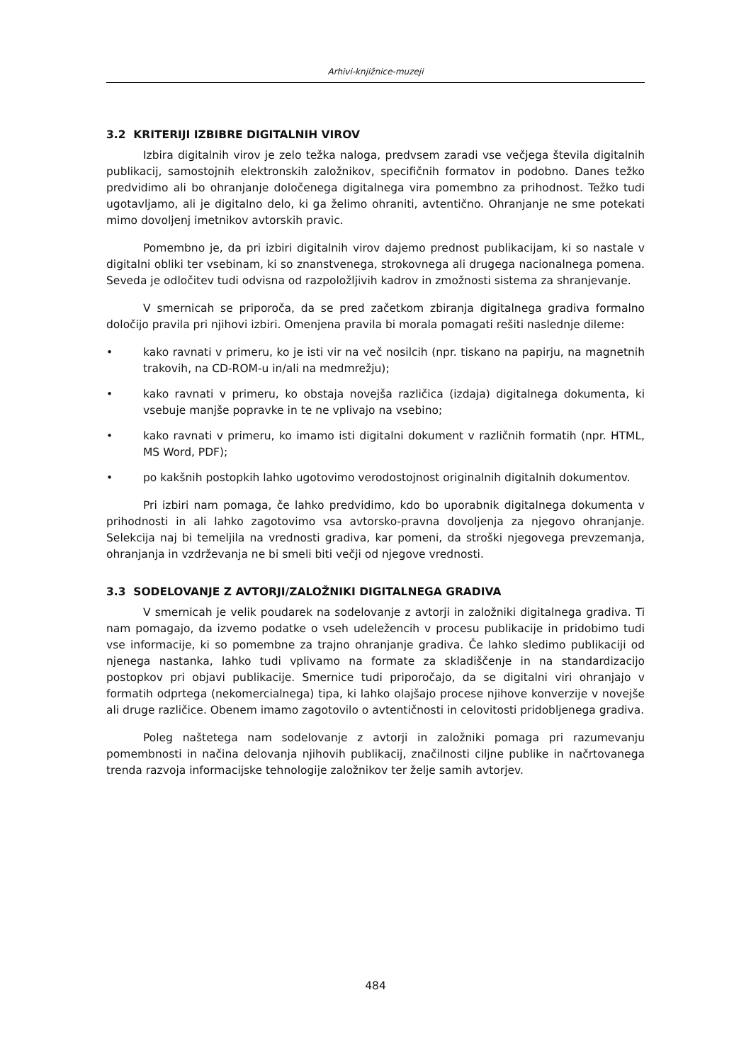Arhivi-knjižnice-muzeji
3.2 KRITERIJI IZBIBRE DIGITALNIH VIROV
Izbira digitalnih virov je zelo težka naloga, predvsem zaradi vse večjega števila digitalnih publikacij, samostojnih elektronskih založnikov, specifičnih formatov in podobno. Danes težko predvidimo ali bo ohranjanje določenega digitalnega vira pomembno za prihodnost. Težko tudi ugotavljamo, ali je digitalno delo, ki ga želimo ohraniti, avtentično. Ohranjanje ne sme potekati mimo dovoljenj imetnikov avtorskih pravic.
Pomembno je, da pri izbiri digitalnih virov dajemo prednost publikacijam, ki so nastale v digitalni obliki ter vsebinam, ki so znanstvenega, strokovnega ali drugega nacionalnega pomena. Seveda je odločitev tudi odvisna od razpoložljivih kadrov in zmožnosti sistema za shranjevanje.
V smernicah se priporoča, da se pred začetkom zbiranja digitalnega gradiva formalno določijo pravila pri njihovi izbiri. Omenjena pravila bi morala pomagati rešiti naslednje dileme:
• kako ravnati v primeru, ko je isti vir na več nosilcih (npr. tiskano na papirju, na magnetnih trakovih, na CD-ROM-u in/ali na medmrežju);
• kako ravnati v primeru, ko obstaja novejša različica (izdaja) digitalnega dokumenta, ki vsebuje manjše popravke in te ne vplivajo na vsebino;
• kako ravnati v primeru, ko imamo isti digitalni dokument v različnih formatih (npr. HTML, MS Word, PDF);
• po kakšnih postopkih lahko ugotovimo verodostojnost originalnih digitalnih dokumentov.
Pri izbiri nam pomaga, če lahko predvidimo, kdo bo uporabnik digitalnega dokumenta v prihodnosti in ali lahko zagotovimo vsa avtorsko-pravna dovoljenja za njegovo ohranjanje. Selekcija naj bi temeljila na vrednosti gradiva, kar pomeni, da stroški njegovega prevzemanja, ohranjanja in vzdrževanja ne bi smeli biti večji od njegove vrednosti.
3.3 SODELOVANJE Z AVTORJI/ZALOŽNIKI DIGITALNEGA GRADIVA
V smernicah je velik poudarek na sodelovanje z avtorji in založniki digitalnega gradiva. Ti nam pomagajo, da izvemo podatke o vseh udeležencih v procesu publikacije in pridobimo tudi vse informacije, ki so pomembne za trajno ohranjanje gradiva. Če lahko sledimo publikaciji od njenega nastanka, lahko tudi vplivamo na formate za skladiščenje in na standardizacijo postopkov pri objavi publikacije. Smernice tudi priporočajo, da se digitalni viri ohranjajo v formatih odprtega (nekomercialnega) tipa, ki lahko olajšajo procese njihove konverzije v novejše ali druge različice. Obenem imamo zagotovilo o avtentičnosti in celovitosti pridobljenega gradiva.
Poleg naštetega nam sodelovanje z avtorji in založniki pomaga pri razumevanju pomembnosti in načina delovanja njihovih publikacij, značilnosti ciljne publike in načrtovanega trenda razvoja informacijske tehnologije založnikov ter želje samih avtorjev.
484